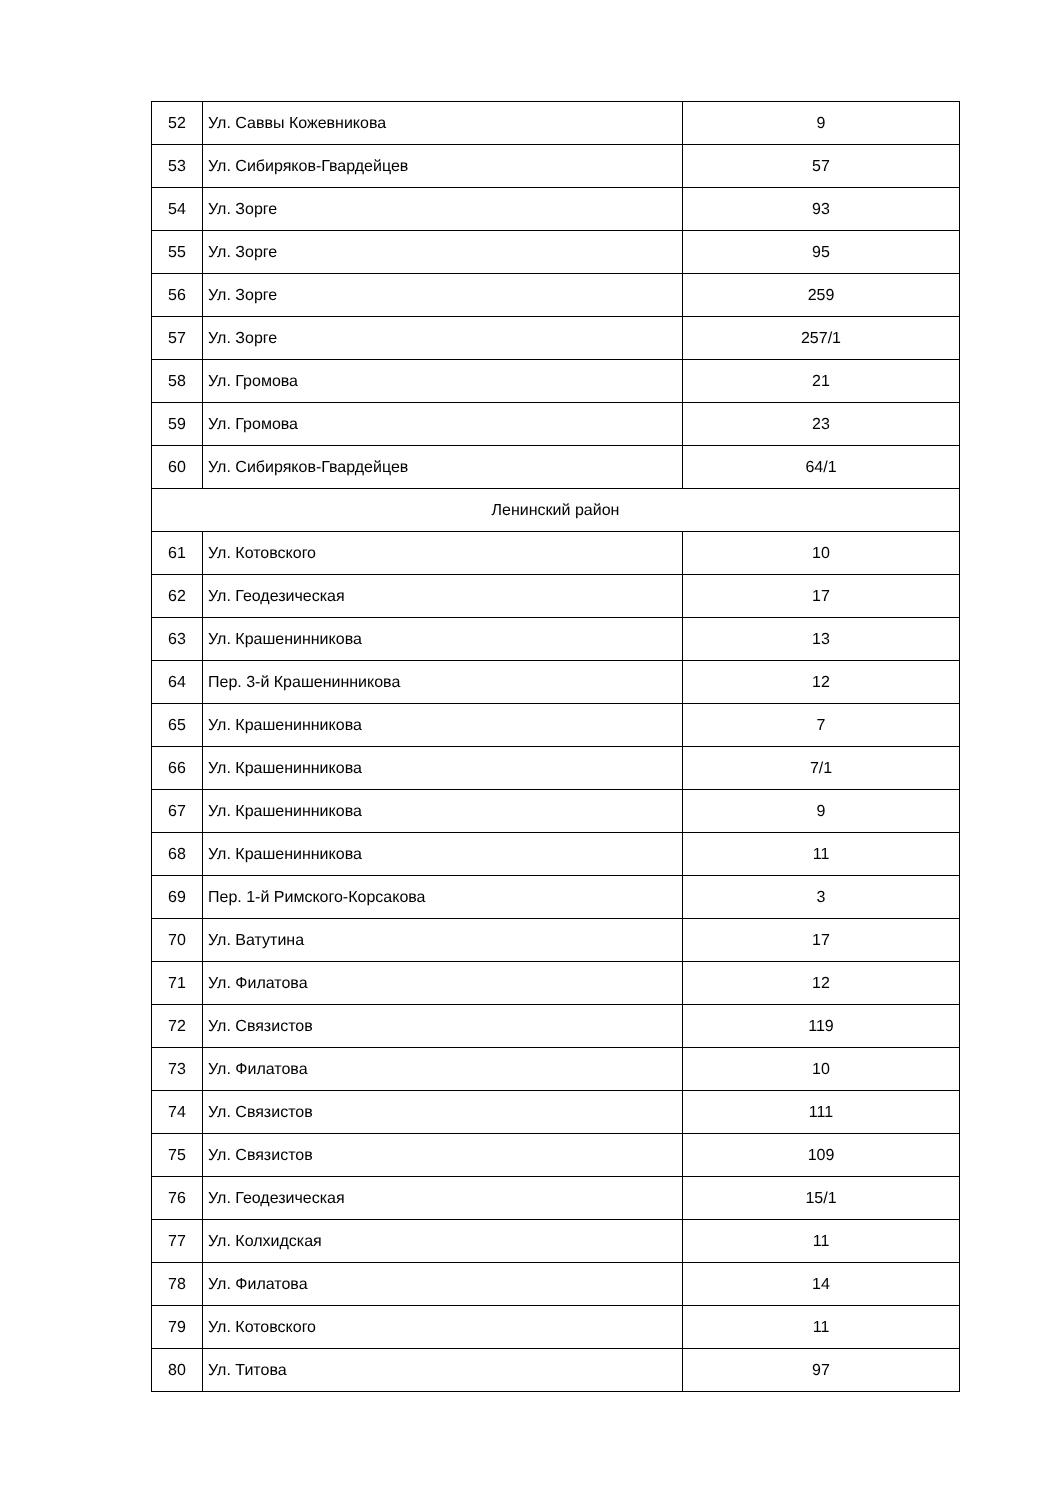| 52 | Ул. Саввы Кожевникова | 9 |
| 53 | Ул. Сибиряков-Гвардейцев | 57 |
| 54 | Ул. Зорге | 93 |
| 55 | Ул. Зорге | 95 |
| 56 | Ул. Зорге | 259 |
| 57 | Ул. Зорге | 257/1 |
| 58 | Ул. Громова | 21 |
| 59 | Ул. Громова | 23 |
| 60 | Ул. Сибиряков-Гвардейцев | 64/1 |
| Ленинский район | | |
| 61 | Ул. Котовского | 10 |
| 62 | Ул. Геодезическая | 17 |
| 63 | Ул. Крашенинникова | 13 |
| 64 | Пер. 3-й Крашенинникова | 12 |
| 65 | Ул. Крашенинникова | 7 |
| 66 | Ул. Крашенинникова | 7/1 |
| 67 | Ул. Крашенинникова | 9 |
| 68 | Ул. Крашенинникова | 11 |
| 69 | Пер. 1-й Римского-Корсакова | 3 |
| 70 | Ул. Ватутина | 17 |
| 71 | Ул. Филатова | 12 |
| 72 | Ул. Связистов | 119 |
| 73 | Ул. Филатова | 10 |
| 74 | Ул. Связистов | 111 |
| 75 | Ул. Связистов | 109 |
| 76 | Ул. Геодезическая | 15/1 |
| 77 | Ул. Колхидская | 11 |
| 78 | Ул. Филатова | 14 |
| 79 | Ул. Котовского | 11 |
| 80 | Ул. Титова | 97 |